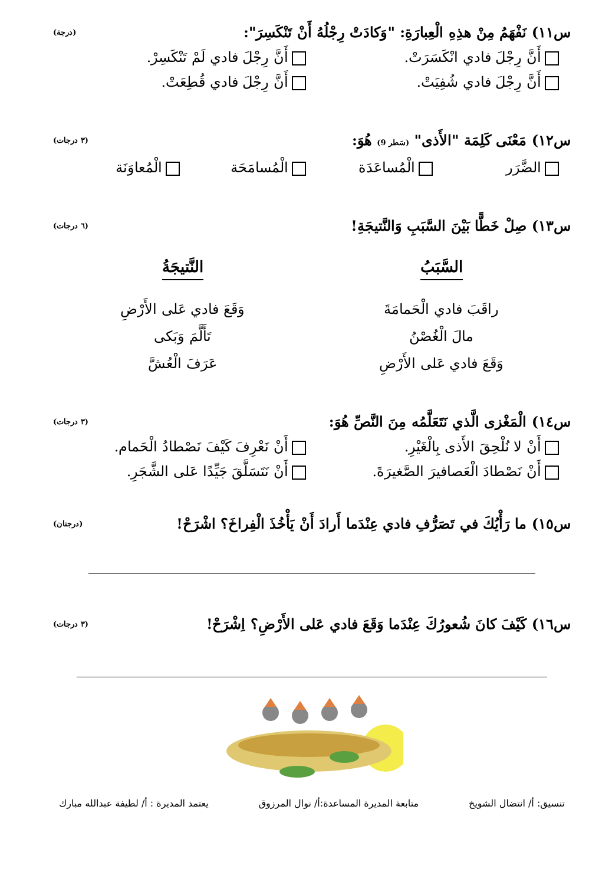س١١) نَفْهَمُ مِنْ هذِهِ الْعِبارَةِ: "وَكادَتْ رِجْلُهُ أَنْ تَنْكَسِرَ": (درجة)
أَنَّ رِجْلَ فادي انْكَسَرَتْ.
أَنَّ رِجْلَ فادي لَمْ تَنْكَسِرْ.
أَنَّ رِجْلَ فادي شُفِيَتْ.
أَنَّ رِجْلَ فادي قُطِعَتْ.
س١٢) مَعْنَى كَلِمَة "الأَذى" (سَطر 9) هُوَ: (٣ درجات)
الضَّرَر
الْمُساعَدَة
الْمُسامَحَة
الْمُعاوَنَة
س١٣) صِلْ خَطًّا بَيْنَ السَّبَبِ وَالنَّتيجَةِ! (٦ درجات)
السَّبَبُ
النَّتيجَةُ
راقَبَ فادي الْحَمامَةَ
وَقَعَ فادي عَلى الأَرْضِ
مالَ الْغُصْنُ
تَأَلَّمَ وَبَكى
وَقَعَ فادي عَلى الأَرْضِ
عَرَفَ الْعُشَّ
س١٤) الْمَغْزى الَّذي نَتَعَلَّمُه مِنَ النَّصِّ هُوَ: (٣ درجات)
أَنْ لا نُلْحِقَ الأَذى بِالْغَيْرِ.
أَنْ نَعْرِفَ كَيْفَ نَصْطادُ الْحَمام.
أَنْ نَصْطادَ الْعَصافيرَ الصَّغيرَةَ.
أَنْ نَتَسَلَّقَ جَيِّدًا عَلى الشَّجَرِ.
س١٥) ما رَأْيُكَ في تَصَرُّفِ فادي عِنْدَما أَرادَ أَنْ يَأْخُذَ الْفِراخَ؟ اشْرَحْ! (درجتان)
س١٦) كَيْفَ كانَ شُعورُكَ عِنْدَما وَقَعَ فادي عَلى الأَرْضِ؟ اِشْرَحْ! (٣ درجات)
تنسيق: أ/ انتضال الشويخ متابعة المديرة المساعدة:أ/ نوال المرزوق يعتمد المديرة : أ/ لطيفة عبدالله مبارك